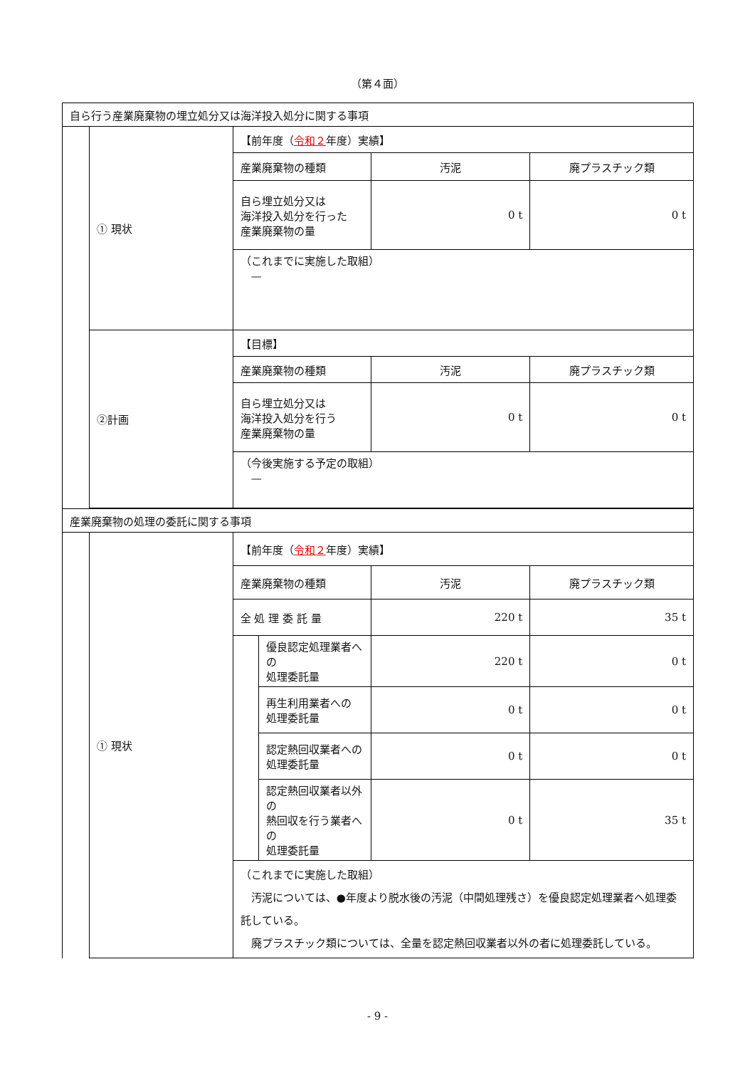（第４面）
| 自ら行う産業廃棄物の埋立処分又は海洋投入処分に関する事項 | | | | |
| | ① 現状 | 【前年度（ 令和２ 年度）実績】 | | |
| | | 産業廃棄物の種類 | 汚泥 | 廃プラスチック類 |
| | | 自ら埋立処分又は 海洋投入処分を行った 産業廃棄物の量 | 0 t | 0 t |
| | | （これまでに実施した取組） — | | |
| | ②計画 | 【目標】 | | |
| | | 産業廃棄物の種類 | 汚泥 | 廃プラスチック類 |
| | | 自ら埋立処分又は 海洋投入処分を行う 産業廃棄物の量 | 0 t | 0 t |
| | | （今後実施する予定の取組） — | | |
| 産業廃棄物の処理の委託に関する事項 | | | | | |
| | ① 現状 | 【前年度（ 令和２ 年度）実績】 | | | |
| | | 産業廃棄物の種類 | | 汚泥 | 廃プラスチック類 |
| | | 全 処 理 委 託 量 | | 220 t | 35 t |
| | | | 優良認定処理業者への 処理委託量 | 220 t | 0 t |
| | | | 再生利用業者への 処理委託量 | 0 t | 0 t |
| | | | 認定熱回収業者への 処理委託量 | 0 t | 0 t |
| | | | 認定熱回収業者以外の 熱回収を行う業者への 処理委託量 | 0 t | 35 t |
| | | （これまでに実施した取組） 汚泥については、●年度より脱水後の汚泥（中間処理残さ）を優良認定処理業者へ処理委託している。 廃プラスチック類については、全量を認定熱回収業者以外の者に処理委託している。 | | | |
- 9 -